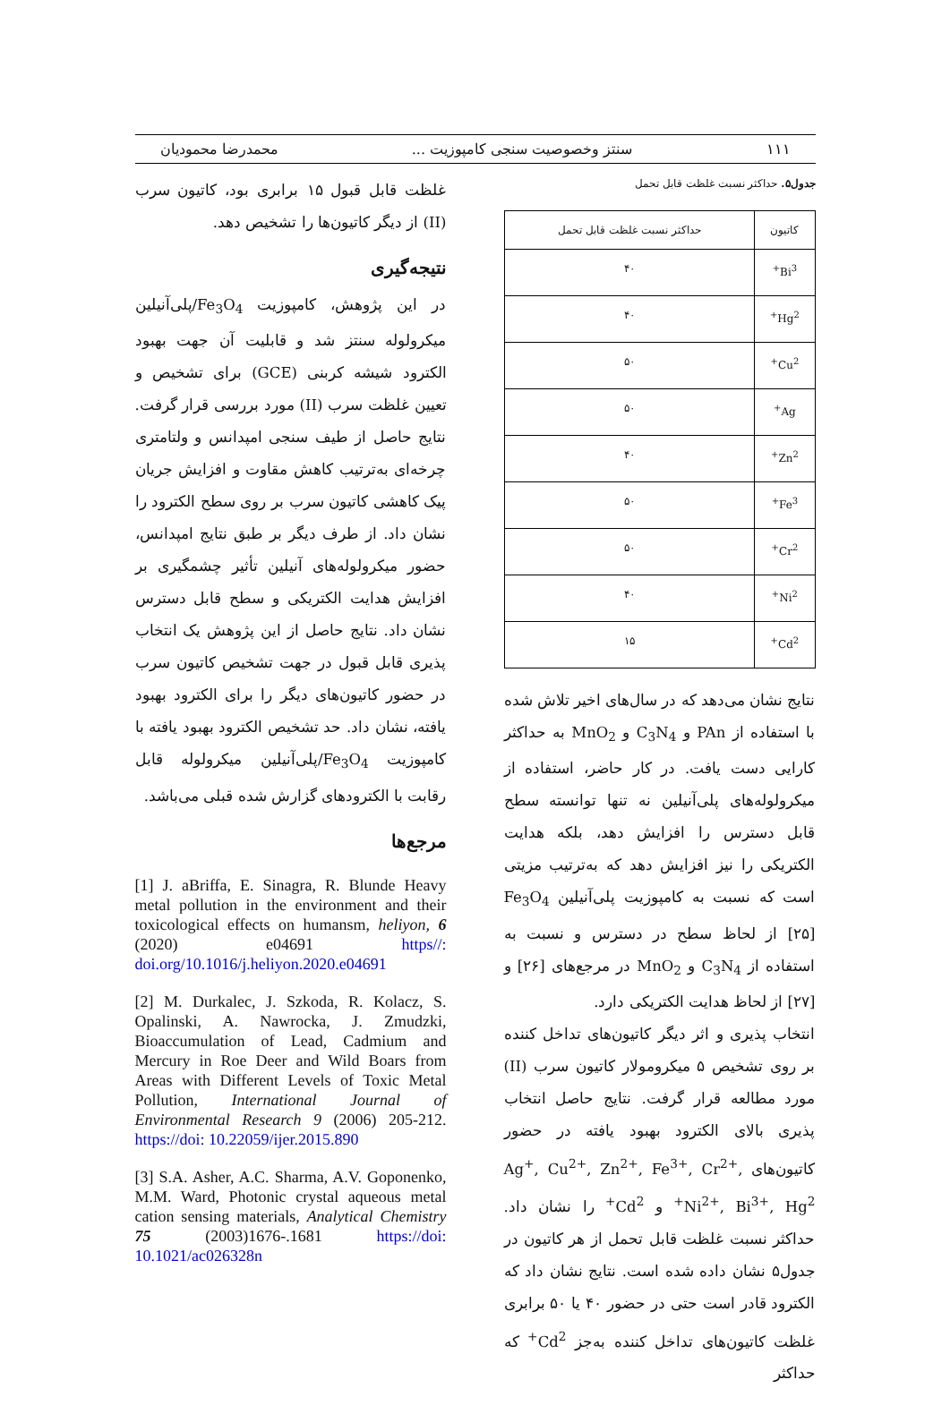۱۱۱ سنتز وخصوصیت سنجی کامپوزیت ... محمدرضا محمودیان
جدول۵. حداکثر نسبت غلظت قابل تحمل
| کاتیون | حداکثر نسبت غلظت قابل تحمل |
| --- | --- |
| Bi<sup>3+</sup> | ۴۰ |
| Hg<sup>2+</sup> | ۴۰ |
| Cu<sup>2+</sup> | ۵۰ |
| Ag<sup>+</sup> | ۵۰ |
| Zn<sup>2+</sup> | ۴۰ |
| Fe<sup>3+</sup> | ۵۰ |
| Cr<sup>2+</sup> | ۵۰ |
| Ni<sup>2+</sup> | ۴۰ |
| Cd<sup>2+</sup> | ۱۵ |
نتایج نشان می‌دهد که در سال‌های اخیر تلاش شده با استفاده از PAn و C<sub>3</sub>N<sub>4</sub> و MnO<sub>2</sub> به حداکثر کارایی دست یافت. در کار حاضر، استفاده از میکرولوله‌های پلی‌آنیلین نه تنها توانسته سطح قابل دسترس را افزایش دهد، بلکه هدایت الکتریکی را نیز افزایش دهد که به‌ترتیب مزیتی است که نسبت به کامپوزیت پلی‌آنیلین Fe<sub>3</sub>O<sub>4</sub> [۲۵] از لحاظ سطح در دسترس و نسبت به استفاده از C<sub>3</sub>N<sub>4</sub> و MnO<sub>2</sub> در مرجع‌های [۲۶] و [۲۷] از لحاظ هدایت الکتریکی دارد.
انتخاب پذیری و اثر دیگر کاتیون‌های تداخل کننده بر روی تشخیص ۵ میکرومولار کاتیون سرب (II) مورد مطالعه قرار گرفت. نتایج حاصل انتخاب پذیری بالای الکترود بهبود یافته در حضور کاتیون‌های Ag<sup>+</sup>, Cu<sup>2+</sup>, Zn<sup>2+</sup>, Fe<sup>3+</sup>, Cr<sup>2+</sup>, Ni<sup>2+</sup>, Bi<sup>3+</sup>, Hg<sup>2+</sup> و Cd<sup>2+</sup> را نشان داد. حداکثر نسبت غلظت قابل تحمل از هر کاتیون در جدول۵ نشان داده شده است. نتایج نشان داد که الکترود قادر است حتی در حضور ۴۰ یا ۵۰ برابری غلظت کاتیون‌های تداخل کننده به‌جز Cd<sup>2+</sup> که حداکثر
غلظت قابل قبول ۱۵ برابری بود، کاتیون سرب (II) از دیگر کاتیون‌ها را تشخیص دهد.
نتیجه‌گیری
در این پژوهش، کامپوزیت Fe<sub>3</sub>O<sub>4</sub>/پلی‌آنیلین میکرولوله سنتز شد و قابلیت آن جهت بهبود الکترود شیشه کربنی (GCE) برای تشخیص و تعیین غلظت سرب (II) مورد بررسی قرار گرفت. نتایج حاصل از طیف سنجی امپدانس و ولتامتری چرخه‌ای به‌ترتیب کاهش مقاوت و افزایش جریان پیک کاهشی کاتیون سرب بر روی سطح الکترود را نشان داد. از طرف دیگر بر طبق نتایج امپدانس، حضور میکرولوله‌های آنیلین تأثیر چشمگیری بر افزایش هدایت الکتریکی و سطح قابل دسترس نشان داد. نتایج حاصل از این پژوهش یک انتخاب پذیری قابل قبول در جهت تشخیص کاتیون سرب در حضور کاتیون‌های دیگر را برای الکترود بهبود یافته، نشان داد. حد تشخیص الکترود بهبود یافته با کامپوزیت Fe<sub>3</sub>O<sub>4</sub>/پلی‌آنیلین میکرولوله قابل رقابت با الکترودهای گزارش شده قبلی می‌باشد.
مرجع‌ها
[1] J. aBriffa, E. Sinagra, R. Blunde Heavy metal pollution in the environment and their toxicological effects on humansm, heliyon, 6 (2020) e04691 https//: doi.org/10.1016/j.heliyon.2020.e04691
[2] M. Durkalec, J. Szkoda, R. Kolacz, S. Opalinski, A. Nawrocka, J. Zmudzki, Bioaccumulation of Lead, Cadmium and Mercury in Roe Deer and Wild Boars from Areas with Different Levels of Toxic Metal Pollution, International Journal of Environmental Research 9 (2006) 205-212. https://doi: 10.22059/ijer.2015.890
[3] S.A. Asher, A.C. Sharma, A.V. Goponenko, M.M. Ward, Photonic crystal aqueous metal cation sensing materials, Analytical Chemistry 75 (2003)1676-.1681 https://doi: 10.1021/ac026328n